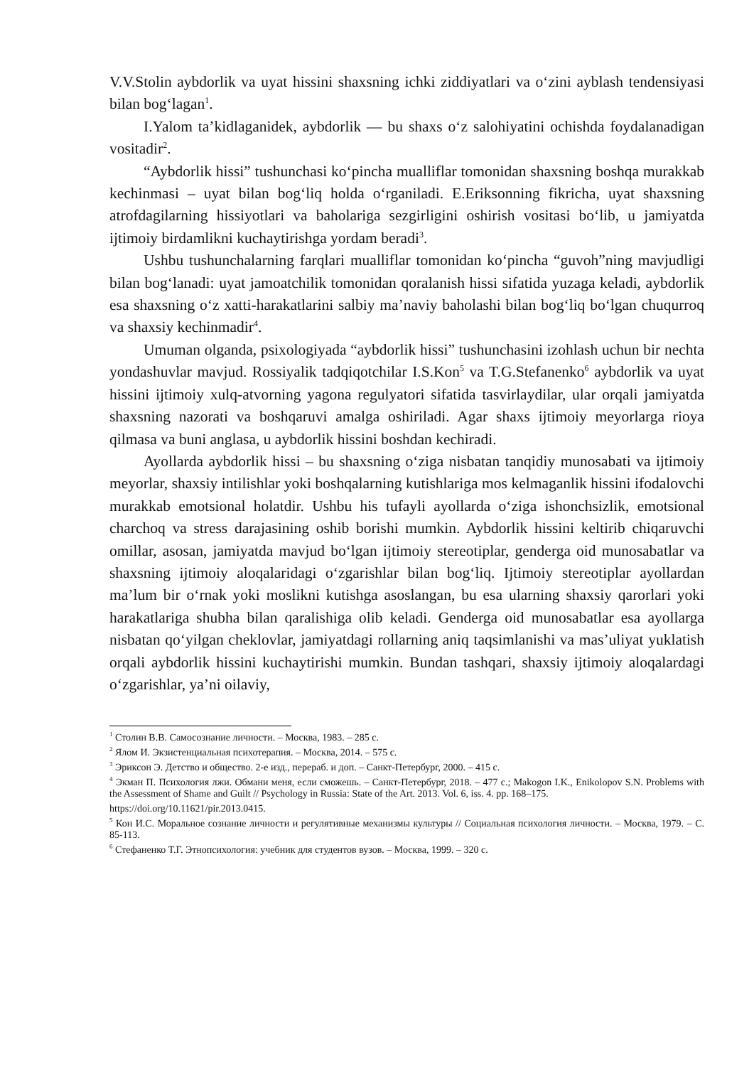V.V.Stolin aybdorlik va uyat hissini shaxsning ichki ziddiyatlari va oʻzini ayblash tendensiyasi bilan bogʻlagan<sup>1</sup>.
I.Yalom taʼkidlaganidek, aybdorlik — bu shaxs oʻz salohiyatini ochishda foydalanadigan vositadir<sup>2</sup>.
“Aybdorlik hissi” tushunchasi koʻpincha mualliflar tomonidan shaxsning boshqa murakkab kechinmasi – uyat bilan bogʻliq holda oʻrganiladi. E.Eriksonning fikricha, uyat shaxsning atrofdagilarning hissiyotlari va baholariga sezgirligini oshirish vositasi boʻlib, u jamiyatda ijtimoiy birdamlikni kuchaytirishga yordam beradi<sup>3</sup>.
Ushbu tushunchalarning farqlari mualliflar tomonidan koʻpincha “guvoh”ning mavjudligi bilan bogʻlanadi: uyat jamoatchilik tomonidan qoralanish hissi sifatida yuzaga keladi, aybdorlik esa shaxsning oʻz xatti-harakatlarini salbiy maʼnaviy baholashi bilan bogʻliq boʻlgan chuqurroq va shaxsiy kechinmadir<sup>4</sup>.
Umuman olganda, psixologiyada “aybdorlik hissi” tushunchasini izohlash uchun bir nechta yondashuvlar mavjud. Rossiyalik tadqiqotchilar I.S.Kon<sup>5</sup> va T.G.Stefanenko<sup>6</sup> aybdorlik va uyat hissini ijtimoiy xulq-atvorning yagona regulyatori sifatida tasvirlaydilar, ular orqali jamiyatda shaxsning nazorati va boshqaruvi amalga oshiriladi. Agar shaxs ijtimoiy meyorlarga rioya qilmasa va buni anglasa, u aybdorlik hissini boshdan kechiradi.
Ayollarda aybdorlik hissi – bu shaxsning oʻziga nisbatan tanqidiy munosabati va ijtimoiy meyorlar, shaxsiy intilishlar yoki boshqalarning kutishlariga mos kelmaganlik hissini ifodalovchi murakkab emotsional holatdir. Ushbu his tufayli ayollarda oʻziga ishonchsizlik, emotsional charchoq va stress darajasining oshib borishi mumkin. Aybdorlik hissini keltirib chiqaruvchi omillar, asosan, jamiyatda mavjud boʻlgan ijtimoiy stereotiplar, genderga oid munosabatlar va shaxsning ijtimoiy aloqalaridagi oʻzgarishlar bilan bogʻliq. Ijtimoiy stereotiplar ayollardan maʼlum bir oʻrnak yoki moslikni kutishga asoslangan, bu esa ularning shaxsiy qarorlari yoki harakatlariga shubha bilan qaralishiga olib keladi. Genderga oid munosabatlar esa ayollarga nisbatan qoʻyilgan cheklovlar, jamiyatdagi rollarning aniq taqsimlanishi va masʼuliyat yuklatish orqali aybdorlik hissini kuchaytirishi mumkin. Bundan tashqari, shaxsiy ijtimoiy aloqalardagi oʻzgarishlar, yaʼni oilaviy,
<sup>1</sup> Столин В.В. Самосознание личности. – Москва, 1983. – 285 с.
<sup>2</sup> Ялом И. Экзистенциальная психотерапия. – Москва, 2014. – 575 с.
<sup>3</sup> Эриксон Э. Детство и общество. 2-е изд., перераб. и доп. – Санкт-Петербург, 2000. – 415 с.
<sup>4</sup> Экман П. Психология лжи. Обмани меня, если сможешь. – Санкт-Петербург, 2018. – 477 с.; Makogon I.K., Enikolopov S.N. Problems with the Assessment of Shame and Guilt // Psychology in Russia: State of the Art. 2013. Vol. 6, iss. 4. pp. 168–175.
https://doi.org/10.11621/pir.2013.0415.
<sup>5</sup> Кон И.С. Моральное сознание личности и регулятивные механизмы культуры // Социальная психология личности. – Москва, 1979. – С. 85-113.
<sup>6</sup> Стефаненко Т.Г. Этнопсихология: учебник для студентов вузов. – Москва, 1999. – 320 с.